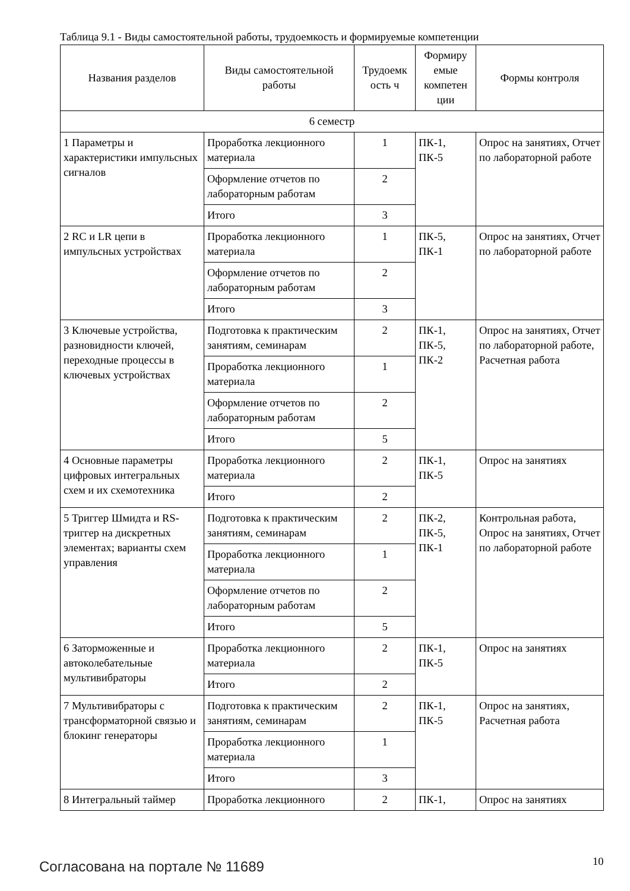Таблица 9.1 - Виды самостоятельной работы, трудоемкость и формируемые компетенции
| Названия разделов | Виды самостоятельной работы | Трудоемк ость ч | Формиру емые компетен ции | Формы контроля |
| --- | --- | --- | --- | --- |
| 6 семестр | | | | |
| 1 Параметры и характеристики импульсных сигналов | Проработка лекционного материала | 1 | ПК-1, ПК-5 | Опрос на занятиях, Отчет по лабораторной работе |
| | Оформление отчетов по лабораторным работам | 2 | | |
| | Итого | 3 | | |
| 2 RC и LR цепи в импульсных устройствах | Проработка лекционного материала | 1 | ПК-5, ПК-1 | Опрос на занятиях, Отчет по лабораторной работе |
| | Оформление отчетов по лабораторным работам | 2 | | |
| | Итого | 3 | | |
| 3 Ключевые устройства, разновидности ключей, переходные процессы в ключевых устройствах | Подготовка к практическим занятиям, семинарам | 2 | ПК-1, ПК-5, ПК-2 | Опрос на занятиях, Отчет по лабораторной работе, Расчетная работа |
| | Проработка лекционного материала | 1 | | |
| | Оформление отчетов по лабораторным работам | 2 | | |
| | Итого | 5 | | |
| 4 Основные параметры цифровых интегральных схем и их схемотехника | Проработка лекционного материала | 2 | ПК-1, ПК-5 | Опрос на занятиях |
| | Итого | 2 | | |
| 5 Триггер Шмидта и RS-триггер на дискретных элементах; варианты схем управления | Подготовка к практическим занятиям, семинарам | 2 | ПК-2, ПК-5, ПК-1 | Контрольная работа, Опрос на занятиях, Отчет по лабораторной работе |
| | Проработка лекционного материала | 1 | | |
| | Оформление отчетов по лабораторным работам | 2 | | |
| | Итого | 5 | | |
| 6 Заторможенные и автоколебательные мультивибраторы | Проработка лекционного материала | 2 | ПК-1, ПК-5 | Опрос на занятиях |
| | Итого | 2 | | |
| 7 Мультивибраторы с трансформаторной связью и блокинг генераторы | Подготовка к практическим занятиям, семинарам | 2 | ПК-1, ПК-5 | Опрос на занятиях, Расчетная работа |
| | Проработка лекционного материала | 1 | | |
| | Итого | 3 | | |
| 8 Интегральный таймер | Проработка лекционного | 2 | ПК-1, | Опрос на занятиях |
Согласована на портале № 11689 10